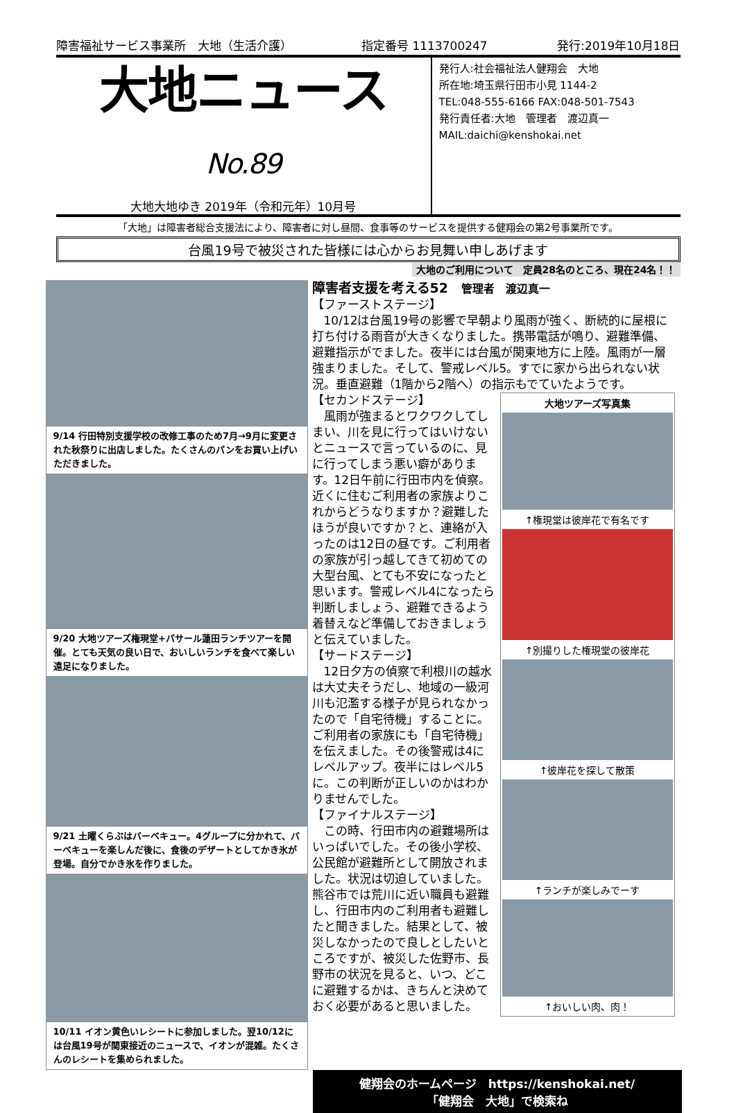障害福祉サービス事業所　大地（生活介護） 指定番号 1113700247 発行:2019年10月18日
大地ニュース No.89
大地大地ゆき 2019年（令和元年）10月号
発行人:社会福祉法人健翔会　大地
所在地:埼玉県行田市小見 1144-2
TEL:048-555-6166 FAX:048-501-7543
発行責任者:大地　管理者　渡辺真一
MAIL:daichi@kenshokai.net
「大地」は障害者総合支援法により、障害者に対し昼間、食事等のサービスを提供する健翔会の第2号事業所です。
台風19号で被災された皆様には心からお見舞い申しあげます
大地のご利用について　定員28名のところ、現在24名！！
9/14 行田特別支援学校の改修工事のため7月→9月に変更された秋祭りに出店しました。たくさんのパンをお買い上げいただきました。
9/20 大地ツアーズ権現堂+パサール蓮田ランチツアーを開催。とても天気の良い日で、おいしいランチを食べて楽しい遠足になりました。
9/21 土曜くらぶはバーベキュー。4グループに分かれて、バーベキューを楽しんだ後に、食後のデザートとしてかき氷が登場。自分でかき氷を作りました。
10/11 イオン黄色いレシートに参加しました。翌10/12には台風19号が関東接近のニュースで、イオンが混雑。たくさんのレシートを集められました。
障害者支援を考える52　管理者　渡辺真一
【ファーストステージ】
　10/12は台風19号の影響で早朝より風雨が強く、断続的に屋根に打ち付ける雨音が大きくなりました。携帯電話が鳴り、避難準備、避難指示がでました。夜半には台風が関東地方に上陸。風雨が一層強まりました。そして、警戒レベル5。すでに家から出られない状況。垂直避難（1階から2階へ）の指示もでていたようです。
【セカンドステージ】
　風雨が強まるとワクワクしてしまい、川を見に行ってはいけないとニュースで言っているのに、見に行ってしまう悪い癖があります。12日午前に行田市内を偵察。近くに住むご利用者の家族よりこれからどうなりますか？避難したほうが良いですか？と、連絡が入ったのは12日の昼です。ご利用者の家族が引っ越してきて初めての大型台風、とても不安になったと思います。警戒レベル4になったら判断しましょう、避難できるよう着替えなど準備しておきましょうと伝えていました。
【サードステージ】
　12日夕方の偵察で利根川の越水は大丈夫そうだし、地域の一級河川も氾濫する様子が見られなかったので「自宅待機」することに。ご利用者の家族にも「自宅待機」を伝えました。その後警戒は4にレベルアップ。夜半にはレベル5に。この判断が正しいのかはわかりませんでした。
【ファイナルステージ】
　この時、行田市内の避難場所はいっぱいでした。その後小学校、公民館が避難所として開放されました。状況は切迫していました。熊谷市では荒川に近い職員も避難し、行田市内のご利用者も避難したと聞きました。結果として、被災しなかったので良しとしたいところですが、被災した佐野市、長野市の状況を見ると、いつ、どこに避難するかは、きちんと決めておく必要があると思いました。
大地ツアーズ写真集
↑権現堂は彼岸花で有名です
↑別撮りした権現堂の彼岸花
↑彼岸花を探して散策
↑ランチが楽しみでーす
↑おいしい肉、肉！
健翔会のホームページ　https://kenshokai.net/
「健翔会　大地」で検索ね